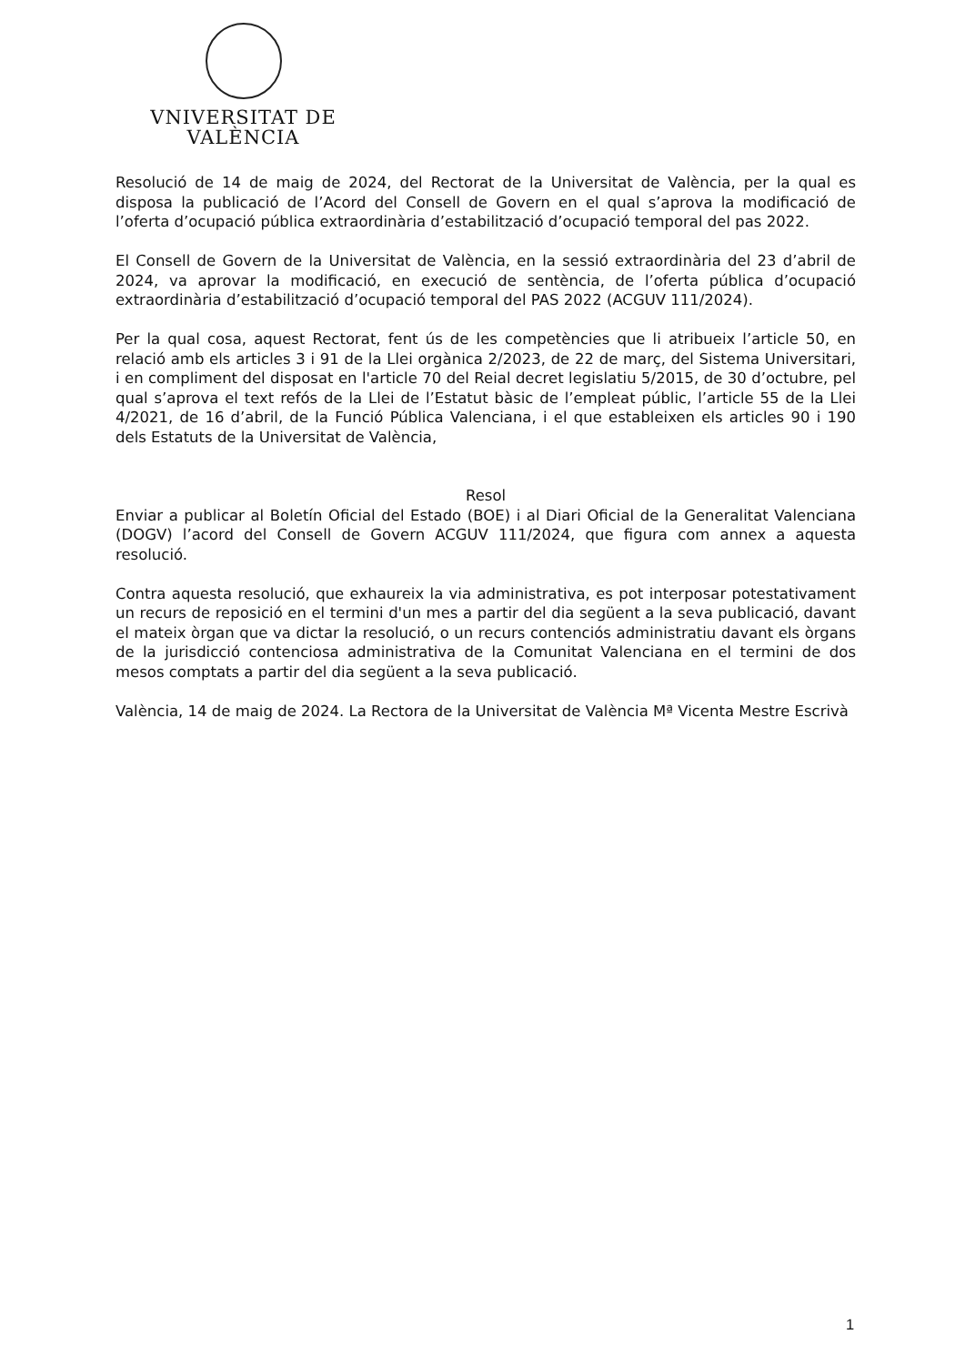VNIVERSITAT DE VALÈNCIA
Resolució de 14 de maig de 2024, del Rectorat de la Universitat de València, per la qual es disposa la publicació de l’Acord del Consell de Govern en el qual s’aprova la modificació de l’oferta d’ocupació pública extraordinària d’estabilització d’ocupació temporal del pas 2022.
El Consell de Govern de la Universitat de València, en la sessió extraordinària del 23 d’abril de 2024, va aprovar la modificació, en execució de sentència, de l’oferta pública d’ocupació extraordinària d’estabilització d’ocupació temporal del PAS 2022 (ACGUV 111/2024).
Per la qual cosa, aquest Rectorat, fent ús de les competències que li atribueix l’article 50, en relació amb els articles 3 i 91 de la Llei orgànica 2/2023, de 22 de març, del Sistema Universitari, i en compliment del disposat en l'article 70 del Reial decret legislatiu 5/2015, de 30 d’octubre, pel qual s’aprova el text refós de la Llei de l’Estatut bàsic de l’empleat públic, l’article 55 de la Llei 4/2021, de 16 d’abril, de la Funció Pública Valenciana, i el que estableixen els articles 90 i 190 dels Estatuts de la Universitat de València,
Resol
Enviar a publicar al Boletín Oficial del Estado (BOE) i al Diari Oficial de la Generalitat Valenciana (DOGV) l’acord del Consell de Govern ACGUV 111/2024, que figura com annex a aquesta resolució.
Contra aquesta resolució, que exhaureix la via administrativa, es pot interposar potestativament un recurs de reposició en el termini d'un mes a partir del dia següent a la seva publicació, davant el mateix òrgan que va dictar la resolució, o un recurs contenciós administratiu davant els òrgans de la jurisdicció contenciosa administrativa de la Comunitat Valenciana en el termini de dos mesos comptats a partir del dia següent a la seva publicació.
València, 14 de maig de 2024. La Rectora de la Universitat de València Mª Vicenta Mestre Escrivà
1